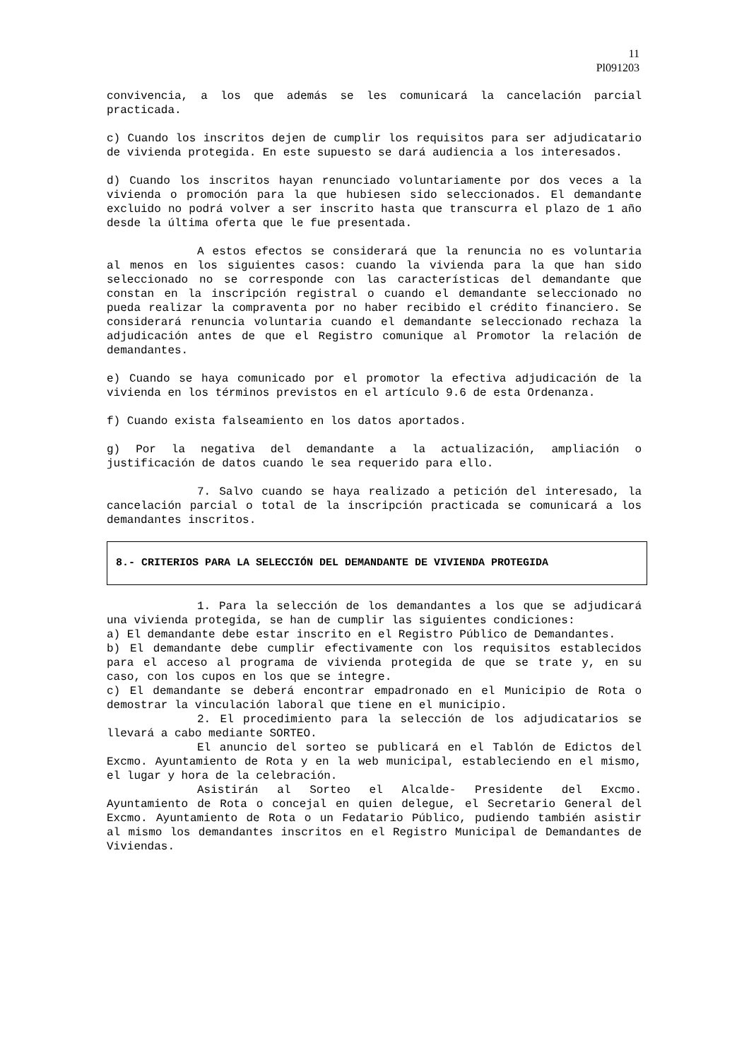11
Pl091203
convivencia, a los que además se les comunicará la cancelación parcial practicada.
c) Cuando los inscritos dejen de cumplir los requisitos para ser adjudicatario de vivienda protegida. En este supuesto se dará audiencia a los interesados.
d) Cuando los inscritos hayan renunciado voluntariamente por dos veces a la vivienda o promoción para la que hubiesen sido seleccionados. El demandante excluido no podrá volver a ser inscrito hasta que transcurra el plazo de 1 año desde la última oferta que le fue presentada.
A estos efectos se considerará que la renuncia no es voluntaria al menos en los siguientes casos: cuando la vivienda para la que han sido seleccionado no se corresponde con las características del demandante que constan en la inscripción registral o cuando el demandante seleccionado no pueda realizar la compraventa por no haber recibido el crédito financiero. Se considerará renuncia voluntaria cuando el demandante seleccionado rechaza la adjudicación antes de que el Registro comunique al Promotor la relación de demandantes.
e) Cuando se haya comunicado por el promotor la efectiva adjudicación de la vivienda en los términos previstos en el artículo 9.6 de esta Ordenanza.
f) Cuando exista falseamiento en los datos aportados.
g) Por la negativa del demandante a la actualización, ampliación o justificación de datos cuando le sea requerido para ello.
7. Salvo cuando se haya realizado a petición del interesado, la cancelación parcial o total de la inscripción practicada se comunicará a los demandantes inscritos.
8.- CRITERIOS PARA LA SELECCIÓN DEL DEMANDANTE DE VIVIENDA PROTEGIDA
1. Para la selección de los demandantes a los que se adjudicará una vivienda protegida, se han de cumplir las siguientes condiciones:
a) El demandante debe estar inscrito en el Registro Público de Demandantes.
b) El demandante debe cumplir efectivamente con los requisitos establecidos para el acceso al programa de vivienda protegida de que se trate y, en su caso, con los cupos en los que se integre.
c) El demandante se deberá encontrar empadronado en el Municipio de Rota o demostrar la vinculación laboral que tiene en el municipio.
2. El procedimiento para la selección de los adjudicatarios se llevará a cabo mediante SORTEO.
El anuncio del sorteo se publicará en el Tablón de Edictos del Excmo. Ayuntamiento de Rota y en la web municipal, estableciendo en el mismo, el lugar y hora de la celebración.
Asistirán al Sorteo el Alcalde- Presidente del Excmo. Ayuntamiento de Rota o concejal en quien delegue, el Secretario General del Excmo. Ayuntamiento de Rota o un Fedatario Público, pudiendo también asistir al mismo los demandantes inscritos en el Registro Municipal de Demandantes de Viviendas.